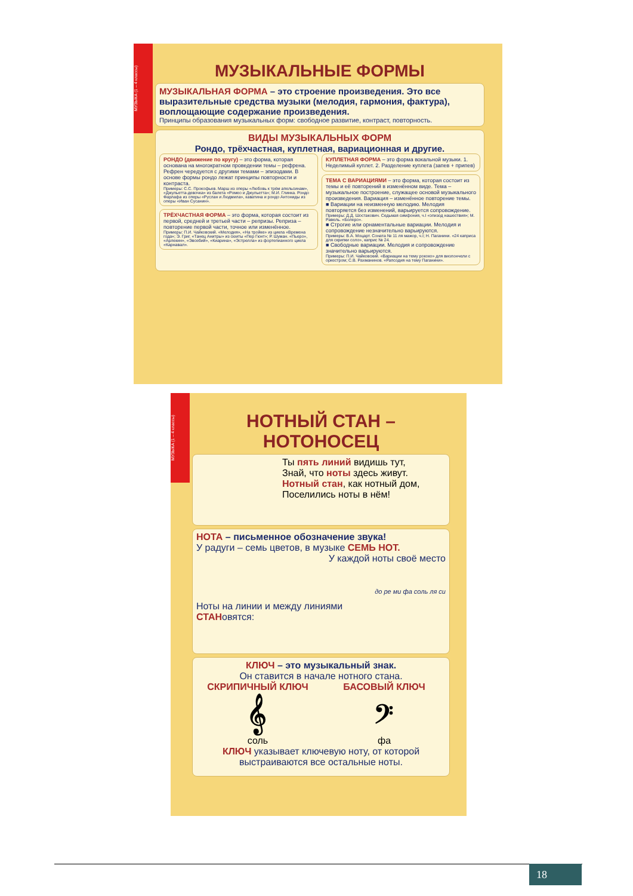МУЗЫКА (1 – 4 классы)
МУЗЫКАЛЬНЫЕ ФОРМЫ
МУЗЫКАЛЬНАЯ ФОРМА – это строение произведения. Это все выразительные средства музыки (мелодия, гармония, фактура), воплощающие содержание произведения.
Принципы образования музыкальных форм: свободное развитие, контраст, повторность.
ВИДЫ МУЗЫКАЛЬНЫХ ФОРМ
Рондо, трёхчастная, куплетная, вариационная и другие.
РОНДО (движение по кругу) – это форма, которая основана на многократном проведении темы – рефрена. Рефрен чередуется с другими темами – эпизодами. В основе формы рондо лежат принципы повторности и контраста.
Примеры: С.С. Прокофьев. Марш из оперы «Любовь к трём апельсинам», «Джульетта-девочка» из балета «Ромео и Джульетта»; М.И. Глинка. Рондо Фарлафа из оперы «Руслан и Людмила», каватина и рондо Антониды из оперы «Иван Сусанин».
ТРЁХЧАСТНАЯ ФОРМА – это форма, которая состоит из первой, средней и третьей части – репризы. Реприза – повторение первой части, точное или изменённое.
Примеры: П.И. Чайковский. «Мелодия», «На тройке» из цикла «Времена года»; Э. Григ. «Танец Анитры» из сюиты «Пер Гюнт»; Р. Шуман. «Пьеро», «Арлекин», «Эвсебий», «Киарина», «Эстрелла» из фортепианного цикла «Карнавал».
КУПЛЕТНАЯ ФОРМА – это форма вокальной музыки. 1. Неделимый куплет. 2. Разделение куплета (запев + припев)
ТЕМА С ВАРИАЦИЯМИ – это форма, которая состоит из темы и её повторений в изменённом виде. Тема – музыкальное построение, служащее основой музыкального произведения. Вариация – изменённое повторение темы.
■ Вариации на неизменную мелодию. Мелодия повторяется без изменений, варьируется сопровождение.
Примеры: Д.Д. Шостакович. Седьмая симфония, ч.I «эпизод нашествия»; М. Равель. «Болеро».
■ Строгие или орнаментальные вариации. Мелодия и сопровождение незначительно варьируются.
Примеры: В.А. Моцарт. Соната № 11 ля мажор, ч.I; Н. Паганини. «24 каприса для скрипки соло», каприс № 24.
■ Свободные вариации. Мелодия и сопровождение значительно варьируются.
Примеры: П.И. Чайковский. «Вариации на тему рококо» для виолончели с оркестром; С.В. Рахманинов. «Рапсодия на тему Паганини».
МУЗЫКА (1 – 4 классы)
НОТНЫЙ СТАН –
НОТОНОСЕЦ
Ты пять линий видишь тут,
Знай, что ноты здесь живут.
Нотный стан, как нотный дом,
Поселились ноты в нём!
НОТА – письменное обозначение звука!
У радуги – семь цветов, в музыке СЕМЬ НОТ.
У каждой ноты своё место
до ре ми фа соль ля си
Ноты на линии и между линиями
СТАНовятся:
КЛЮЧ – это музыкальный знак.
Он ставится в начале нотного стана.
СКРИПИЧНЫЙ КЛЮЧ
𝄞
соль
БАСОВЫЙ КЛЮЧ
𝄢
фа
КЛЮЧ указывает ключевую ноту, от которой выстраиваются все остальные ноты.
18